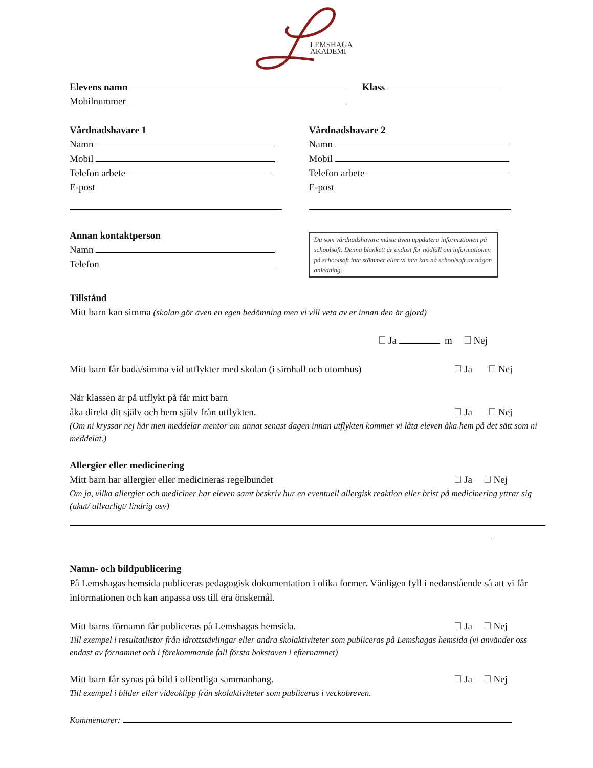LEMSHAGA
AKADEMI
Elevens namn Klass
Mobilnummer
Vårdnadshavare 1
Namn
Mobil
Telefon arbete
E-post
Vårdnadshavare 2
Namn
Mobil
Telefon arbete
E-post
Annan kontaktperson
Namn
Telefon
Du som vårdnadshavare måste även uppdatera informationen på schoolsoft. Denna blankett är endast för nödfall om informationen på schoolsoft inte stämmer eller vi inte kan nå schoolsoft av någon anledning.
Tillstånd
Mitt barn kan simma (skolan gör även en egen bedömning men vi vill veta av er innan den är gjord)
Ja m Nej
Mitt barn får bada/simma vid utflykter med skolan (i simhall och utomhus) Ja Nej
När klassen är på utflykt på får mitt barn
åka direkt dit själv och hem själv från utflykten. Ja Nej
(Om ni kryssar nej här men meddelar mentor om annat senast dagen innan utflykten kommer vi låta eleven åka hem på det sätt som ni meddelat.)
Allergier eller medicinering
Mitt barn har allergier eller medicineras regelbundet Ja Nej
Om ja, vilka allergier och mediciner har eleven samt beskriv hur en eventuell allergisk reaktion eller brist på medicinering yttrar sig (akut/ allvarligt/ lindrig osv)
Namn- och bildpublicering
På Lemshagas hemsida publiceras pedagogisk dokumentation i olika former. Vänligen fyll i nedanstående så att vi får informationen och kan anpassa oss till era önskemål.
Mitt barns förnamn får publiceras på Lemshagas hemsida. Ja Nej
Till exempel i resultatlistor från idrottstävlingar eller andra skolaktiviteter som publiceras på Lemshagas hemsida (vi använder oss endast av förnamnet och i förekommande fall första bokstaven i efternamnet)
Mitt barn får synas på bild i offentliga sammanhang. Ja Nej
Till exempel i bilder eller videoklipp från skolaktiviteter som publiceras i veckobreven.
Kommentarer: